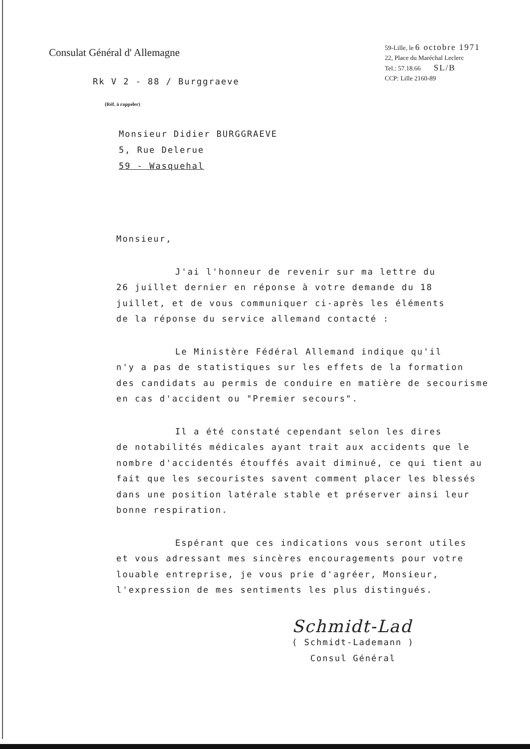Consulat Général d' Allemagne
Rk V 2 - 88 / Burggraeve
(Réf. à rappeler)
59-Lille, le 6 octobre 1971
22, Place du Maréchal Leclerc
Tel.: 57.18.66 SL/B
CCP: Lille 2160-89
Monsieur Didier BURGGRAEVE
5, Rue Delerue
59 - Wasquehal
Monsieur,
J'ai l'honneur de revenir sur ma lettre du
26 juillet dernier en réponse à votre demande du 18
juillet, et de vous communiquer ci-après les éléments
de la réponse du service allemand contacté :
Le Ministère Fédéral Allemand indique qu'il
n'y a pas de statistiques sur les effets de la formation
des candidats au permis de conduire en matière de secourisme
en cas d'accident ou "Premier secours".
Il a été constaté cependant selon les dires
de notabilités médicales ayant trait aux accidents que le
nombre d'accidentés étouffés avait diminué, ce qui tient au
fait que les secouristes savent comment placer les blessés
dans une position latérale stable et préserver ainsi leur
bonne respiration.
Espérant que ces indications vous seront utiles
et vous adressant mes sincères encouragements pour votre
louable entreprise, je vous prie d'agréer, Monsieur,
l'expression de mes sentiments les plus distingués.
Schmidt-Lad
( Schmidt-Lademann )
Consul Général